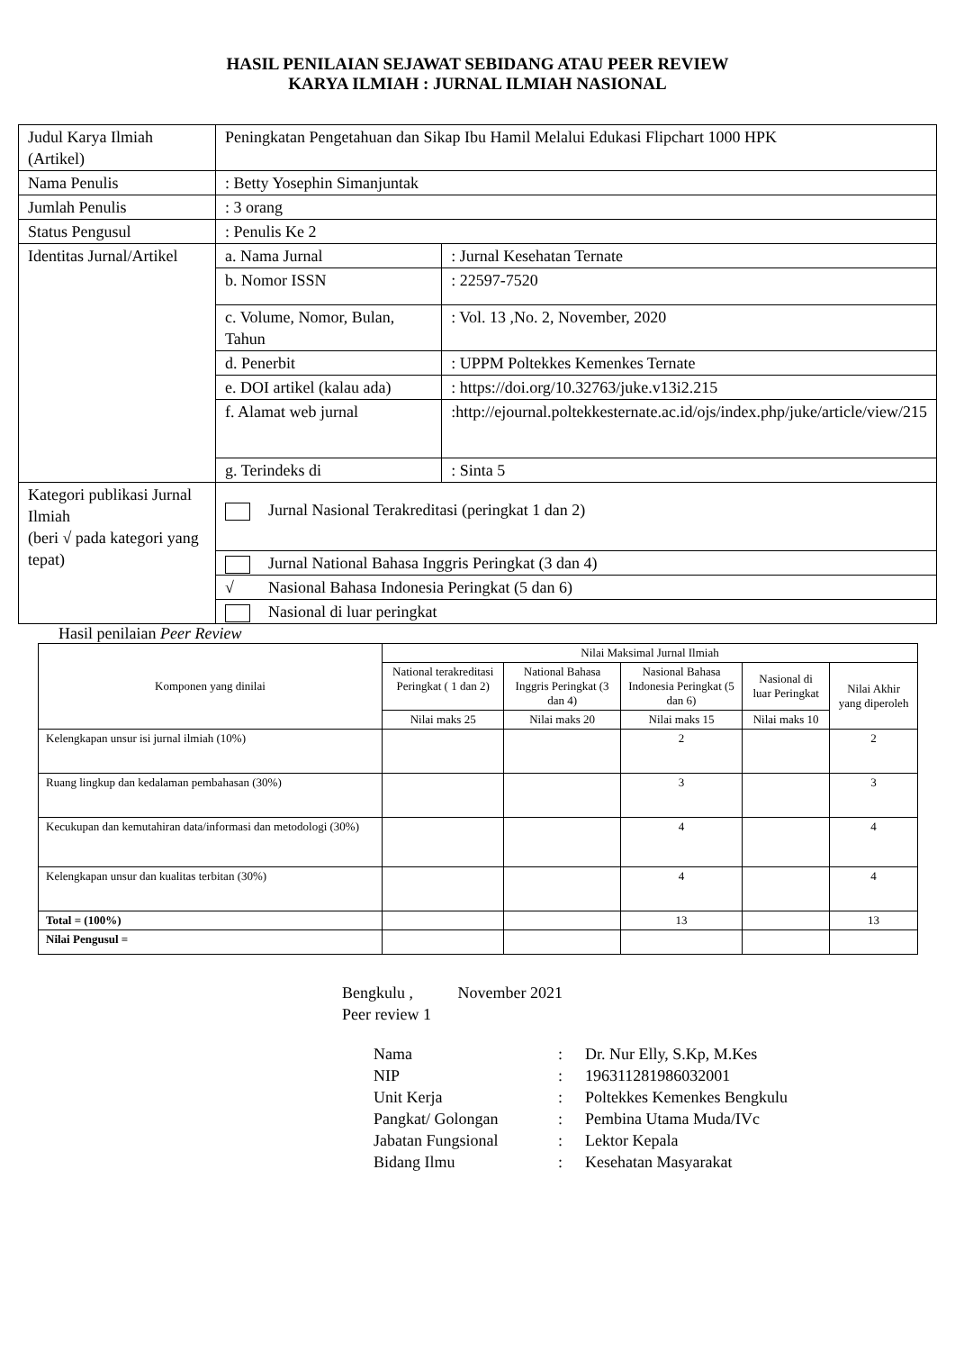HASIL PENILAIAN SEJAWAT SEBIDANG ATAU PEER REVIEW
KARYA ILMIAH : JURNAL ILMIAH NASIONAL
| Judul Karya Ilmiah (Artikel) | Peningkatan Pengetahuan dan Sikap Ibu Hamil Melalui Edukasi Flipchart 1000 HPK | |
| Nama Penulis | : Betty Yosephin Simanjuntak | |
| Jumlah Penulis | : 3 orang | |
| Status Pengusul | : Penulis Ke 2 | |
| Identitas Jurnal/Artikel | a. Nama Jurnal | : Jurnal Kesehatan Ternate |
| | b. Nomor ISSN | : 22597-7520 |
| | c. Volume, Nomor, Bulan, Tahun | : Vol. 13 ,No. 2, November, 2020 |
| | d. Penerbit | : UPPM Poltekkes Kemenkes Ternate |
| | e. DOI artikel (kalau ada) | : https://doi.org/10.32763/juke.v13i2.215 |
| | f. Alamat web jurnal | :http://ejournal.poltekkesternate.ac.id/ojs/index.php/juke/article/view/215 |
| | g. Terindeks di | : Sinta 5 |
| Kategori publikasi Jurnal Ilmiah (beri √ pada kategori yang tepat) | Jurnal Nasional Terakreditasi (peringkat 1 dan 2) | |
| | Jurnal National Bahasa Inggris Peringkat (3 dan 4) | |
| | √ Nasional Bahasa Indonesia Peringkat (5 dan 6) | |
| | Nasional di luar peringkat | |
Hasil penilaian Peer Review
| Komponen yang dinilai | Nilai Maksimal Jurnal Ilmiah | | | | |
| --- | --- | --- | --- | --- | --- |
| | National terakreditasi Peringkat ( 1 dan 2) | National Bahasa Inggris Peringkat (3 dan 4) | Nasional Bahasa Indonesia Peringkat (5 dan 6) | Nasional di luar Peringkat | Nilai Akhir yang diperoleh |
| | Nilai maks 25 | Nilai maks 20 | Nilai maks 15 | Nilai maks 10 | |
| Kelengkapan unsur isi jurnal ilmiah (10%) | | | 2 | | 2 |
| Ruang lingkup dan kedalaman pembahasan (30%) | | | 3 | | 3 |
| Kecukupan dan kemutahiran data/informasi dan metodologi (30%) | | | 4 | | 4 |
| Kelengkapan unsur dan kualitas terbitan (30%) | | | 4 | | 4 |
| Total = (100%) | | | 13 | | 13 |
| Nilai Pengusul = | | | | | |
Bengkulu , November 2021
Peer review 1
| Nama | : | Dr. Nur Elly, S.Kp, M.Kes |
| NIP | : | 196311281986032001 |
| Unit Kerja | : | Poltekkes Kemenkes Bengkulu |
| Pangkat/ Golongan | : | Pembina Utama Muda/IVc |
| Jabatan Fungsional | : | Lektor Kepala |
| Bidang Ilmu | : | Kesehatan Masyarakat |